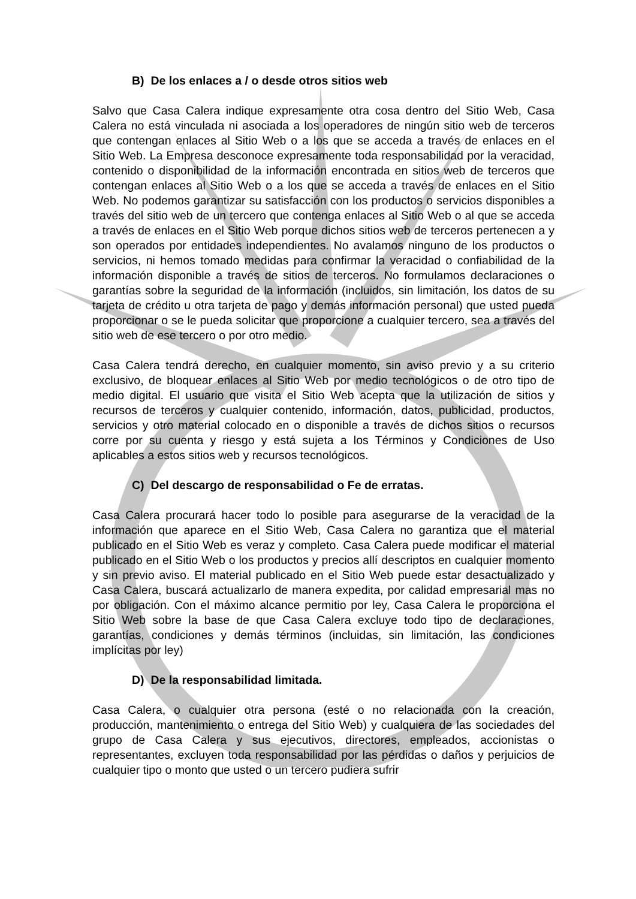B) De los enlaces a / o desde otros sitios web
Salvo que Casa Calera indique expresamente otra cosa dentro del Sitio Web, Casa Calera no está vinculada ni asociada a los operadores de ningún sitio web de terceros que contengan enlaces al Sitio Web o a los que se acceda a través de enlaces en el Sitio Web. La Empresa desconoce expresamente toda responsabilidad por la veracidad, contenido o disponibilidad de la información encontrada en sitios web de terceros que contengan enlaces al Sitio Web o a los que se acceda a través de enlaces en el Sitio Web. No podemos garantizar su satisfacción con los productos o servicios disponibles a través del sitio web de un tercero que contenga enlaces al Sitio Web o al que se acceda a través de enlaces en el Sitio Web porque dichos sitios web de terceros pertenecen a y son operados por entidades independientes. No avalamos ninguno de los productos o servicios, ni hemos tomado medidas para confirmar la veracidad o confiabilidad de la información disponible a través de sitios de terceros. No formulamos declaraciones o garantías sobre la seguridad de la información (incluidos, sin limitación, los datos de su tarjeta de crédito u otra tarjeta de pago y demás información personal) que usted pueda proporcionar o se le pueda solicitar que proporcione a cualquier tercero, sea a través del sitio web de ese tercero o por otro medio.
Casa Calera tendrá derecho, en cualquier momento, sin aviso previo y a su criterio exclusivo, de bloquear enlaces al Sitio Web por medio tecnológicos o de otro tipo de medio digital. El usuario que visita el Sitio Web acepta que la utilización de sitios y recursos de terceros y cualquier contenido, información, datos, publicidad, productos, servicios y otro material colocado en o disponible a través de dichos sitios o recursos corre por su cuenta y riesgo y está sujeta a los Términos y Condiciones de Uso aplicables a estos sitios web y recursos tecnológicos.
C) Del descargo de responsabilidad o Fe de erratas.
Casa Calera procurará hacer todo lo posible para asegurarse de la veracidad de la información que aparece en el Sitio Web, Casa Calera no garantiza que el material publicado en el Sitio Web es veraz y completo. Casa Calera puede modificar el material publicado en el Sitio Web o los productos y precios allí descriptos en cualquier momento y sin previo aviso. El material publicado en el Sitio Web puede estar desactualizado y Casa Calera, buscará actualizarlo de manera expedita, por calidad empresarial mas no por obligación. Con el máximo alcance permitio por ley, Casa Calera le proporciona el Sitio Web sobre la base de que Casa Calera excluye todo tipo de declaraciones, garantías, condiciones y demás términos (incluidas, sin limitación, las condiciones implícitas por ley)
D) De la responsabilidad limitada.
Casa Calera, o cualquier otra persona (esté o no relacionada con la creación, producción, mantenimiento o entrega del Sitio Web) y cualquiera de las sociedades del grupo de Casa Calera y sus ejecutivos, directores, empleados, accionistas o representantes, excluyen toda responsabilidad por las pérdidas o daños y perjuicios de cualquier tipo o monto que usted o un tercero pudiera sufrir